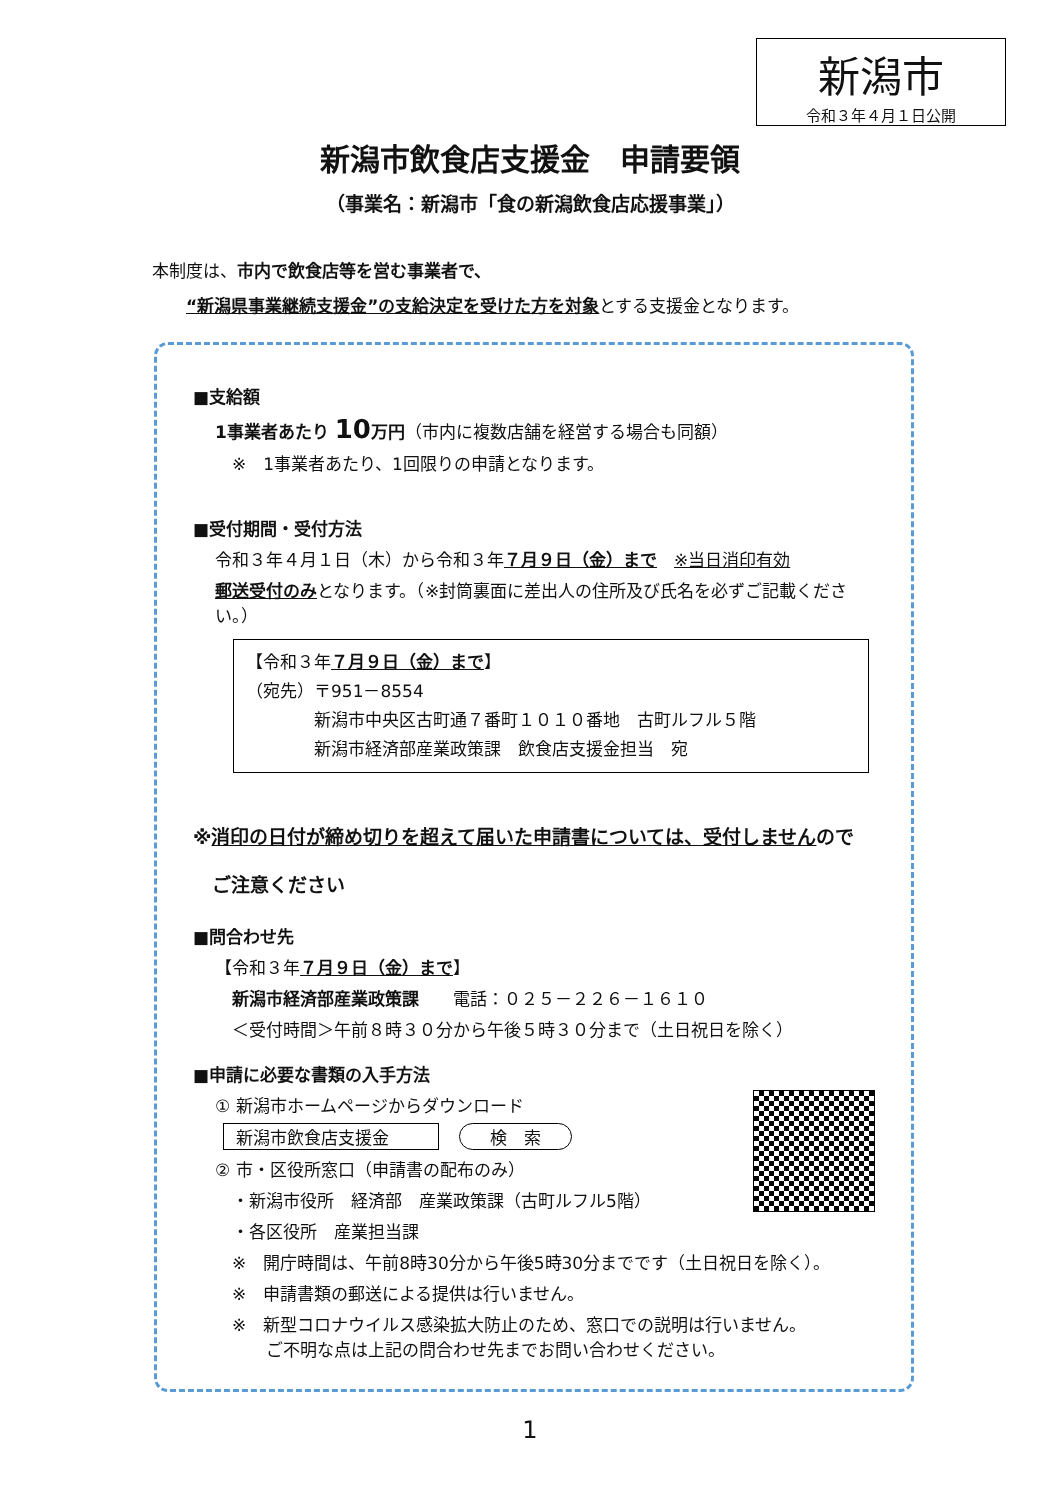新潟市
令和３年４月１日公開
新潟市飲食店支援金　申請要領
（事業名：新潟市「食の新潟飲食店応援事業」）
本制度は、市内で飲食店等を営む事業者で、
　　“新潟県事業継続支援金”の支給決定を受けた方を対象とする支援金となります。
■支給額
1事業者あたり 10万円（市内に複数店舗を経営する場合も同額）
　※　1事業者あたり、1回限りの申請となります。
■受付期間・受付方法
令和３年４月１日（木）から令和３年７月９日（金）まで　※当日消印有効
郵送受付のみとなります。（※封筒裏面に差出人の住所及び氏名を必ずご記載ください。）
【令和３年７月９日（金）まで】
（宛先）〒951－8554
　　　　新潟市中央区古町通７番町１０１０番地　古町ルフル５階
　　　　新潟市経済部産業政策課　飲食店支援金担当　宛
※消印の日付が締め切りを超えて届いた申請書については、受付しませんので
　ご注意ください
■問合わせ先
【令和３年７月９日（金）まで】
　新潟市経済部産業政策課　　電話：０２５－２２６－１６１０
　＜受付時間＞午前８時３０分から午後５時３０分まで（土日祝日を除く）
■申請に必要な書類の入手方法
① 新潟市ホームページからダウンロード
新潟市飲食店支援金 検　索
② 市・区役所窓口（申請書の配布のみ）
　・新潟市役所　経済部　産業政策課（古町ルフル5階）
　・各区役所　産業担当課
　※　開庁時間は、午前8時30分から午後5時30分までです（土日祝日を除く）。
　※　申請書類の郵送による提供は行いません。
　※　新型コロナウイルス感染拡大防止のため、窓口での説明は行いません。
　　　ご不明な点は上記の問合わせ先までお問い合わせください。
1